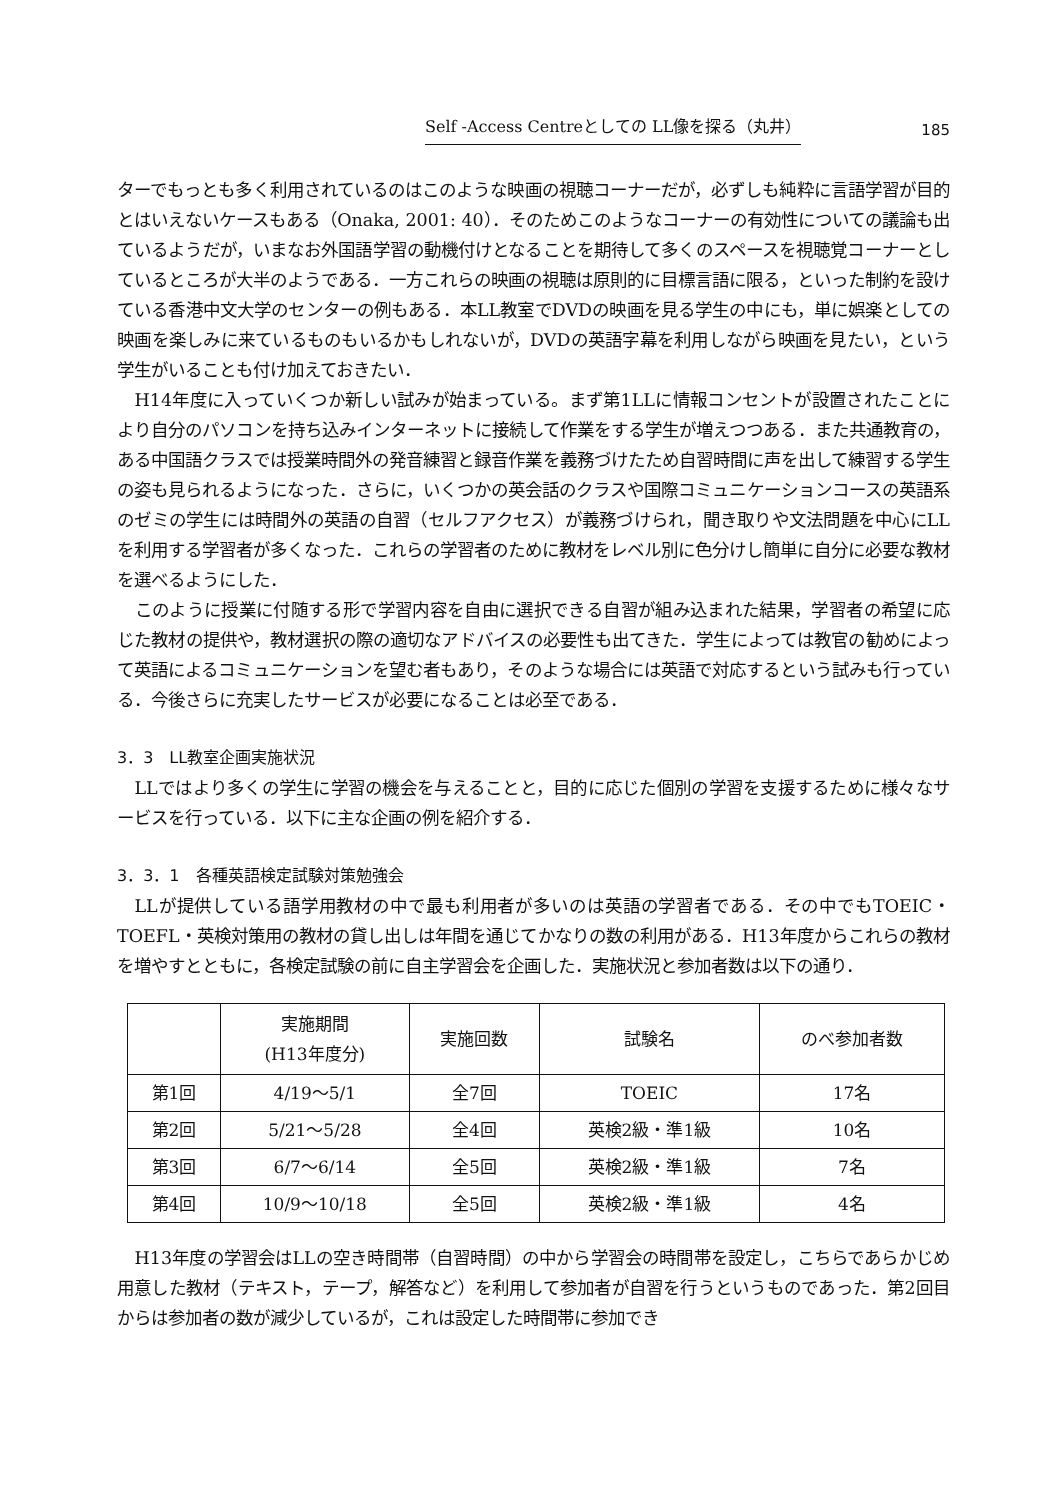Self -Access Centreとしての LL像を探る（丸井） 185
ターでもっとも多く利用されているのはこのような映画の視聴コーナーだが，必ずしも純粋に言語学習が目的とはいえないケースもある（Onaka, 2001: 40）．そのためこのようなコーナーの有効性についての議論も出ているようだが，いまなお外国語学習の動機付けとなることを期待して多くのスペースを視聴覚コーナーとしているところが大半のようである．一方これらの映画の視聴は原則的に目標言語に限る，といった制約を設けている香港中文大学のセンターの例もある．本LL教室でDVDの映画を見る学生の中にも，単に娯楽としての映画を楽しみに来ているものもいるかもしれないが，DVDの英語字幕を利用しながら映画を見たい，という学生がいることも付け加えておきたい．
H14年度に入っていくつか新しい試みが始まっている。まず第1LLに情報コンセントが設置されたことにより自分のパソコンを持ち込みインターネットに接続して作業をする学生が増えつつある．また共通教育の，ある中国語クラスでは授業時間外の発音練習と録音作業を義務づけたため自習時間に声を出して練習する学生の姿も見られるようになった．さらに，いくつかの英会話のクラスや国際コミュニケーションコースの英語系のゼミの学生には時間外の英語の自習（セルフアクセス）が義務づけられ，聞き取りや文法問題を中心にLLを利用する学習者が多くなった．これらの学習者のために教材をレベル別に色分けし簡単に自分に必要な教材を選べるようにした．
このように授業に付随する形で学習内容を自由に選択できる自習が組み込まれた結果，学習者の希望に応じた教材の提供や，教材選択の際の適切なアドバイスの必要性も出てきた．学生によっては教官の勧めによって英語によるコミュニケーションを望む者もあり，そのような場合には英語で対応するという試みも行っている．今後さらに充実したサービスが必要になることは必至である．
3．3　LL教室企画実施状況
LLではより多くの学生に学習の機会を与えることと，目的に応じた個別の学習を支援するために様々なサービスを行っている．以下に主な企画の例を紹介する．
3．3．1　各種英語検定試験対策勉強会
LLが提供している語学用教材の中で最も利用者が多いのは英語の学習者である．その中でもTOEIC・TOEFL・英検対策用の教材の貸し出しは年間を通じてかなりの数の利用がある．H13年度からこれらの教材を増やすとともに，各検定試験の前に自主学習会を企画した．実施状況と参加者数は以下の通り．
| | 実施期間 (H13年度分) | 実施回数 | 試験名 | のべ参加者数 |
| --- | --- | --- | --- | --- |
| 第1回 | 4/19～5/1 | 全7回 | TOEIC | 17名 |
| 第2回 | 5/21～5/28 | 全4回 | 英検2級・準1級 | 10名 |
| 第3回 | 6/7～6/14 | 全5回 | 英検2級・準1級 | 7名 |
| 第4回 | 10/9～10/18 | 全5回 | 英検2級・準1級 | 4名 |
H13年度の学習会はLLの空き時間帯（自習時間）の中から学習会の時間帯を設定し，こちらであらかじめ用意した教材（テキスト，テープ，解答など）を利用して参加者が自習を行うというものであった．第2回目からは参加者の数が減少しているが，これは設定した時間帯に参加でき